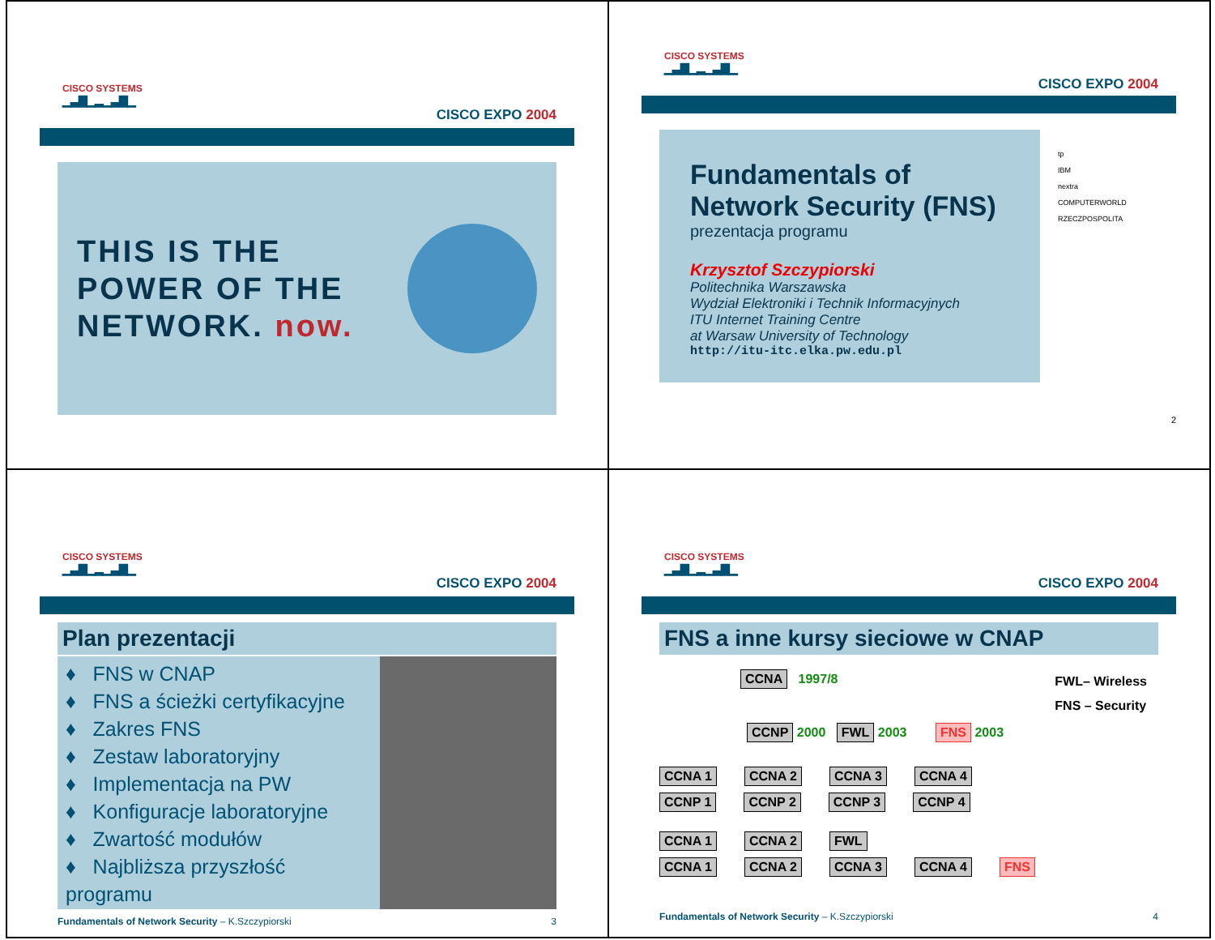CISCO SYSTEMS
▁▃▇▁▂▁▃▇▁
CISCO EXPO 2004
THIS IS THE
POWER OF THE
NETWORK. now.
CISCO SYSTEMS
▁▃▇▁▂▁▃▇▁
CISCO EXPO 2004
Fundamentals of
Network Security (FNS)
prezentacja programu
Krzysztof Szczypiorski
Politechnika Warszawska
Wydział Elektroniki i Technik Informacyjnych
ITU Internet Training Centre
at Warsaw University of Technology
http://itu-itc.elka.pw.edu.pl
tp
IBM
nextra
COMPUTERWORLD
RZECZPOSPOLITA
2
CISCO SYSTEMS
▁▃▇▁▂▁▃▇▁
CISCO EXPO 2004
Plan prezentacji
♦ FNS w CNAP
♦ FNS a ścieżki certyfikacyjne
♦ Zakres FNS
♦ Zestaw laboratoryjny
♦ Implementacja na PW
♦ Konfiguracje laboratoryjne
♦ Zwartość modułów
♦ Najbliższa przyszłość programu
Fundamentals of Network Security – K.Szczypiorski 3
CISCO SYSTEMS
▁▃▇▁▂▁▃▇▁
CISCO EXPO 2004
FNS a inne kursy sieciowe w CNAP
CCNA 1997/8 FWL– Wireless
FNS – Security
CCNP 2000 FWL 2003 FNS 2003
CCNA 1 CCNA 2 CCNA 3 CCNA 4
CCNP 1 CCNP 2 CCNP 3 CCNP 4
CCNA 1 CCNA 2 FWL
CCNA 1 CCNA 2 CCNA 3 CCNA 4 FNS
Fundamentals of Network Security – K.Szczypiorski 4